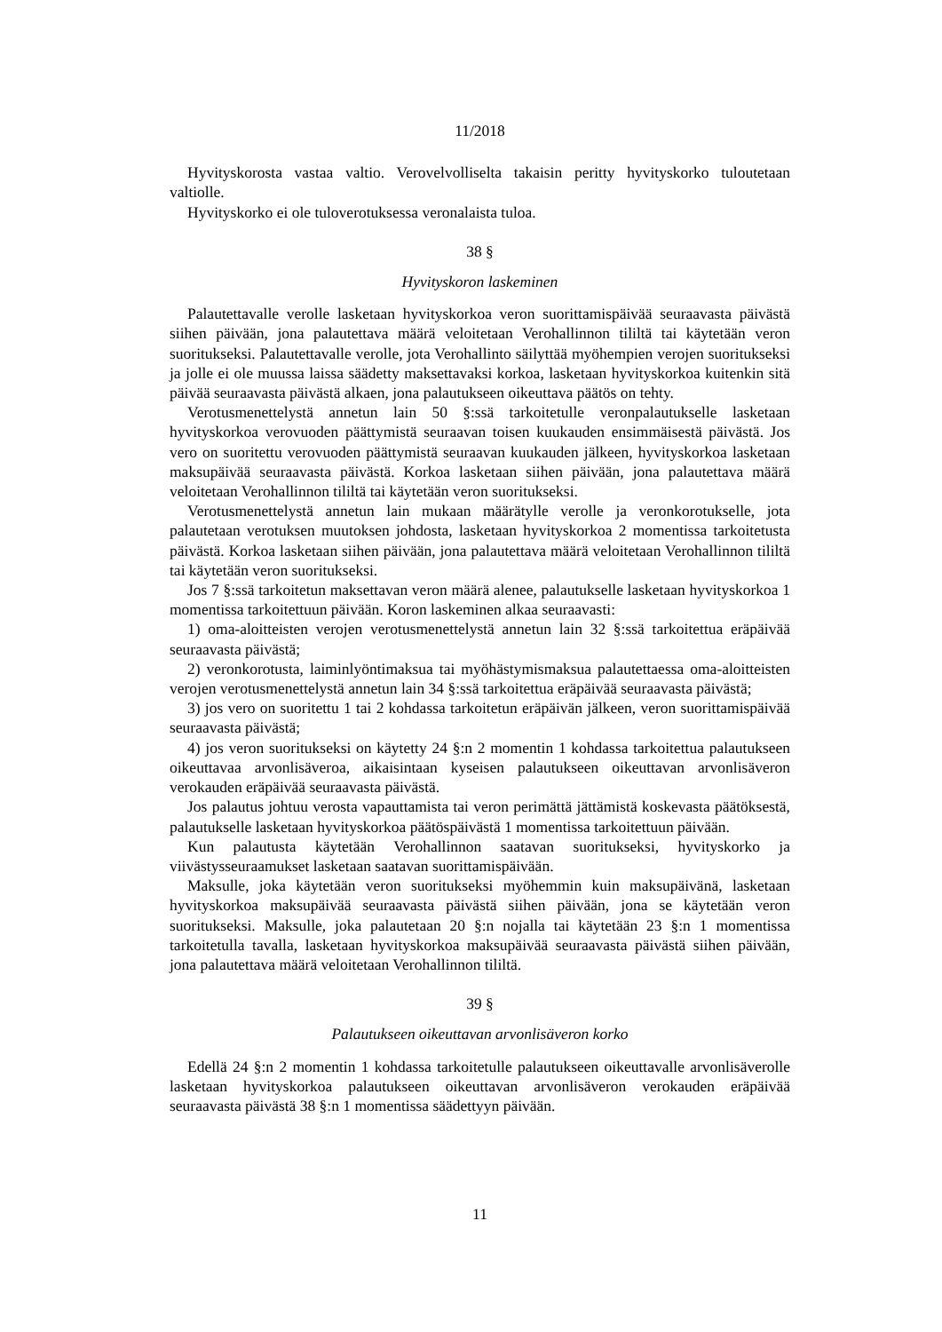11/2018
Hyvityskorosta vastaa valtio. Verovelvolliselta takaisin peritty hyvityskorko tuloutetaan valtiolle.
Hyvityskorko ei ole tuloverotuksessa veronalaista tuloa.
38 §
Hyvityskoron laskeminen
Palautettavalle verolle lasketaan hyvityskorkoa veron suorittamispäivää seuraavasta päivästä siihen päivään, jona palautettava määrä veloitetaan Verohallinnon tililtä tai käytetään veron suoritukseksi. Palautettavalle verolle, jota Verohallinto säilyttää myöhempien verojen suoritukseksi ja jolle ei ole muussa laissa säädetty maksettavaksi korkoa, lasketaan hyvityskorkoa kuitenkin sitä päivää seuraavasta päivästä alkaen, jona palautukseen oikeuttava päätös on tehty.
Verotusmenettelystä annetun lain 50 §:ssä tarkoitetulle veronpalautukselle lasketaan hyvityskorkoa verovuoden päättymistä seuraavan toisen kuukauden ensimmäisestä päivästä. Jos vero on suoritettu verovuoden päättymistä seuraavan kuukauden jälkeen, hyvityskorkoa lasketaan maksupäivää seuraavasta päivästä. Korkoa lasketaan siihen päivään, jona palautettava määrä veloitetaan Verohallinnon tililtä tai käytetään veron suoritukseksi.
Verotusmenettelystä annetun lain mukaan määrätylle verolle ja veronkorotukselle, jota palautetaan verotuksen muutoksen johdosta, lasketaan hyvityskorkoa 2 momentissa tarkoitetusta päivästä. Korkoa lasketaan siihen päivään, jona palautettava määrä veloitetaan Verohallinnon tililtä tai käytetään veron suoritukseksi.
Jos 7 §:ssä tarkoitetun maksettavan veron määrä alenee, palautukselle lasketaan hyvityskorkoa 1 momentissa tarkoitettuun päivään. Koron laskeminen alkaa seuraavasti:
1) oma-aloitteisten verojen verotusmenettelystä annetun lain 32 §:ssä tarkoitettua eräpäivää seuraavasta päivästä;
2) veronkorotusta, laiminlyöntimaksua tai myöhästymismaksua palautettaessa oma-aloitteisten verojen verotusmenettelystä annetun lain 34 §:ssä tarkoitettua eräpäivää seuraavasta päivästä;
3) jos vero on suoritettu 1 tai 2 kohdassa tarkoitetun eräpäivän jälkeen, veron suorittamispäivää seuraavasta päivästä;
4) jos veron suoritukseksi on käytetty 24 §:n 2 momentin 1 kohdassa tarkoitettua palautukseen oikeuttavaa arvonlisäveroa, aikaisintaan kyseisen palautukseen oikeuttavan arvonlisäveron verokauden eräpäivää seuraavasta päivästä.
Jos palautus johtuu verosta vapauttamista tai veron perimättä jättämistä koskevasta päätöksestä, palautukselle lasketaan hyvityskorkoa päätöspäivästä 1 momentissa tarkoitettuun päivään.
Kun palautusta käytetään Verohallinnon saatavan suoritukseksi, hyvityskorko ja viivästysseuraamukset lasketaan saatavan suorittamispäivään.
Maksulle, joka käytetään veron suoritukseksi myöhemmin kuin maksupäivänä, lasketaan hyvityskorkoa maksupäivää seuraavasta päivästä siihen päivään, jona se käytetään veron suoritukseksi. Maksulle, joka palautetaan 20 §:n nojalla tai käytetään 23 §:n 1 momentissa tarkoitetulla tavalla, lasketaan hyvityskorkoa maksupäivää seuraavasta päivästä siihen päivään, jona palautettava määrä veloitetaan Verohallinnon tililtä.
39 §
Palautukseen oikeuttavan arvonlisäveron korko
Edellä 24 §:n 2 momentin 1 kohdassa tarkoitetulle palautukseen oikeuttavalle arvonlisäverolle lasketaan hyvityskorkoa palautukseen oikeuttavan arvonlisäveron verokauden eräpäivää seuraavasta päivästä 38 §:n 1 momentissa säädettyyn päivään.
11